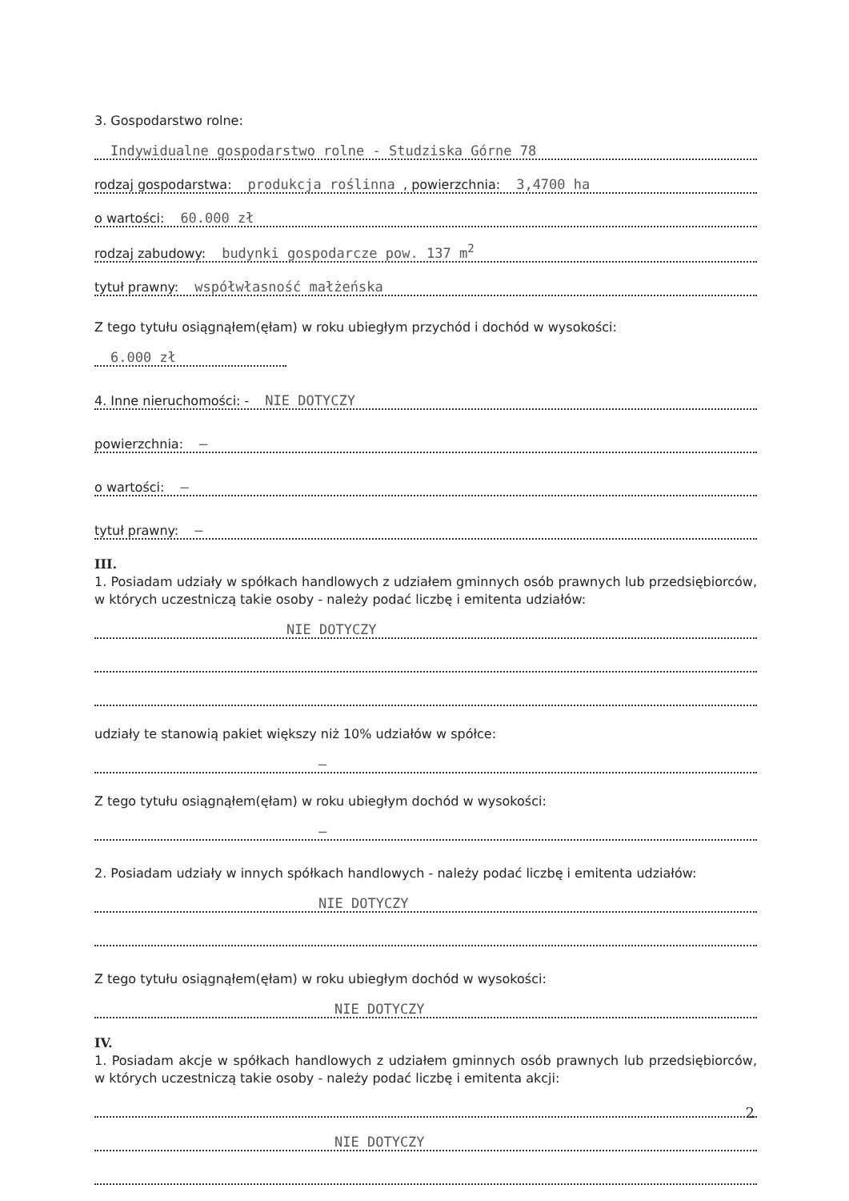3. Gospodarstwo rolne:
Indywidualne gospodarstwo rolne - Studziska Górne 78
rodzaj gospodarstwa: produkcja roślinna , powierzchnia: 3,4700 ha
o wartości: 60.000 zł
rodzaj zabudowy: budynki gospodarcze pow. 137 m<sup>2</sup>
tytuł prawny: współwłasność małżeńska
Z tego tytułu osiągnąłem(ęłam) w roku ubiegłym przychód i dochód w wysokości:
6.000 zł
4. Inne nieruchomości: - NIE DOTYCZY
powierzchnia: —
o wartości: —
tytuł prawny: —
III.
1. Posiadam udziały w spółkach handlowych z udziałem gminnych osób prawnych lub przedsiębiorców, w których uczestniczą takie osoby - należy podać liczbę i emitenta udziałów:
NIE DOTYCZY
udziały te stanowią pakiet większy niż 10% udziałów w spółce:
—
Z tego tytułu osiągnąłem(ęłam) w roku ubiegłym dochód w wysokości:
—
2. Posiadam udziały w innych spółkach handlowych - należy podać liczbę i emitenta udziałów:
NIE DOTYCZY
Z tego tytułu osiągnąłem(ęłam) w roku ubiegłym dochód w wysokości:
NIE DOTYCZY
IV.
1. Posiadam akcje w spółkach handlowych z udziałem gminnych osób prawnych lub przedsiębiorców, w których uczestniczą takie osoby - należy podać liczbę i emitenta akcji:
NIE DOTYCZY
2